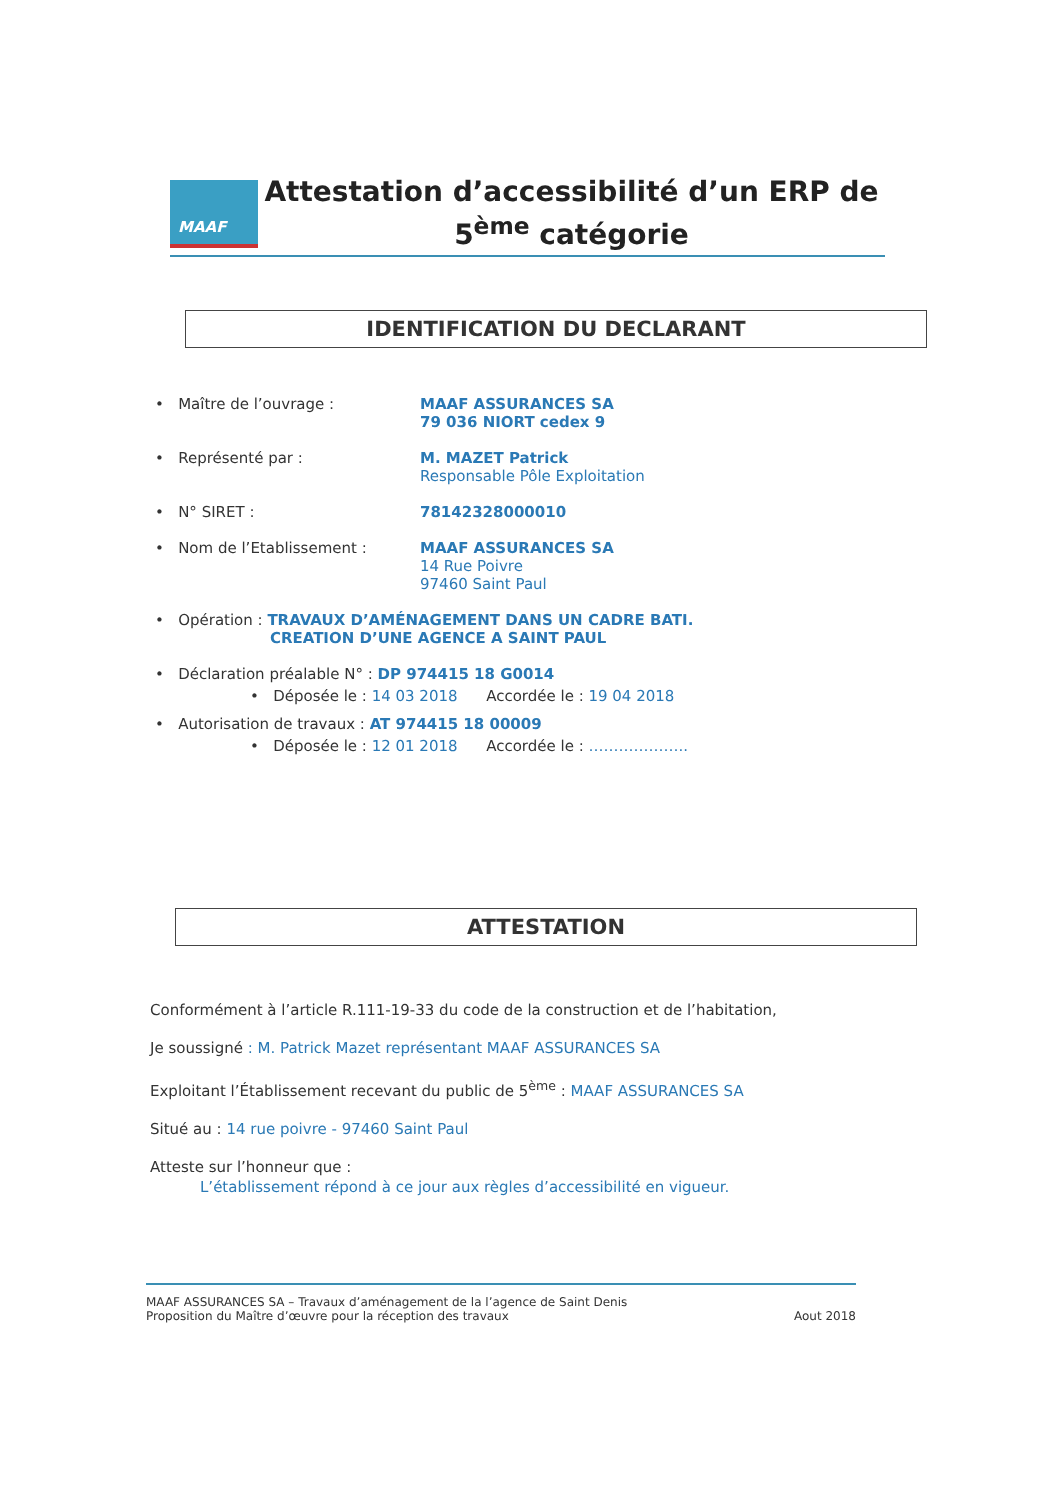MAAF
Attestation d’accessibilité d’un ERP de
5<sup>ème</sup> catégorie
IDENTIFICATION DU DECLARANT
• Maître de l’ouvrage : MAAF ASSURANCES SA
79 036 NIORT cedex 9
• Représenté par : M. MAZET Patrick
Responsable Pôle Exploitation
• N° SIRET : 78142328000010
• Nom de l’Etablissement : MAAF ASSURANCES SA
14 Rue Poivre
97460 Saint Paul
• Opération : TRAVAUX D’AMÉNAGEMENT DANS UN CADRE BATI.
CREATION D’UNE AGENCE A SAINT PAUL
• Déclaration préalable N° : DP 974415 18 G0014
• Déposée le : 14 03 2018 Accordée le : 19 04 2018
• Autorisation de travaux : AT 974415 18 00009
• Déposée le : 12 01 2018 Accordée le : ………………..
ATTESTATION
Conformément à l’article R.111-19-33 du code de la construction et de l’habitation,
Je soussigné : M. Patrick Mazet représentant MAAF ASSURANCES SA
Exploitant l’Établissement recevant du public de 5<sup>ème</sup> : MAAF ASSURANCES SA
Situé au : 14 rue poivre - 97460 Saint Paul
Atteste sur l’honneur que :
L’établissement répond à ce jour aux règles d’accessibilité en vigueur.
MAAF ASSURANCES SA – Travaux d’aménagement de la l’agence de Saint Denis
Proposition du Maître d’œuvre pour la réception des travaux
Aout 2018